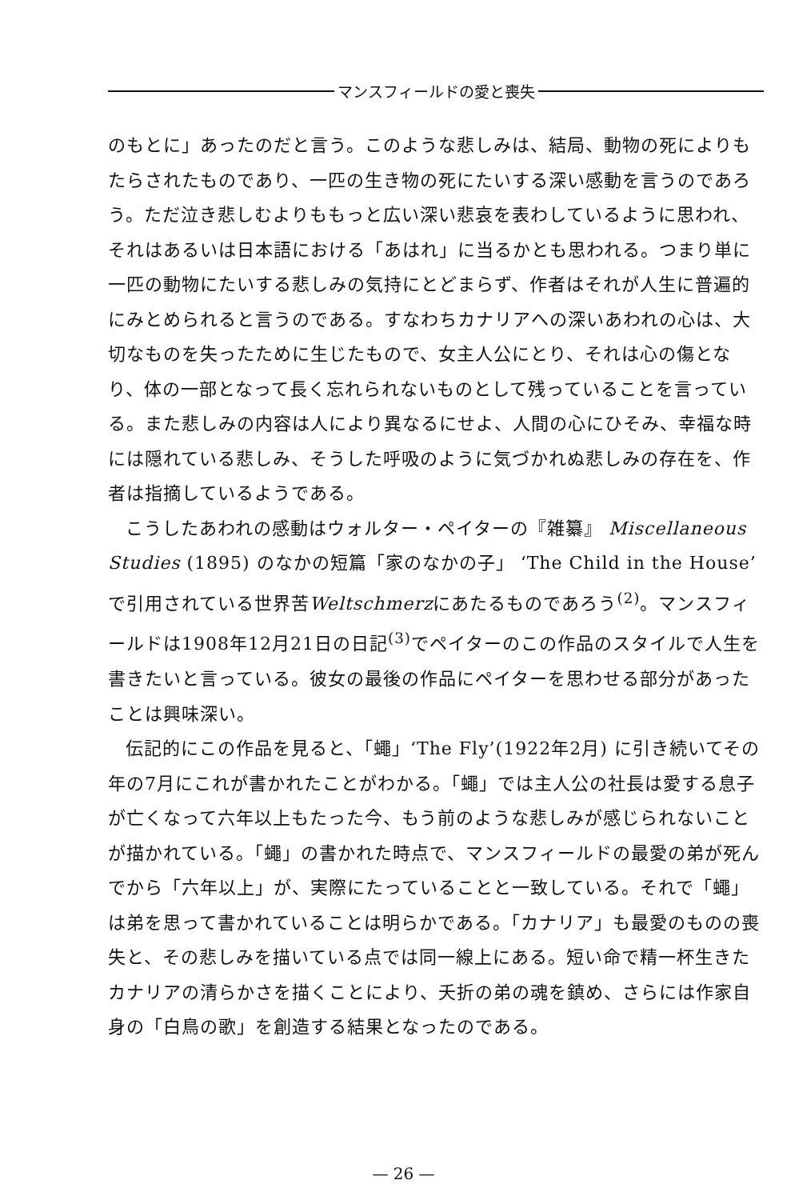マンスフィールドの愛と喪失
のもとに」あったのだと言う。このような悲しみは、結局、動物の死によりもたらされたものであり、一匹の生き物の死にたいする深い感動を言うのであろう。ただ泣き悲しむよりももっと広い深い悲哀を表わしているように思われ、それはあるいは日本語における「あはれ」に当るかとも思われる。つまり単に一匹の動物にたいする悲しみの気持にとどまらず、作者はそれが人生に普遍的にみとめられると言うのである。すなわちカナリアへの深いあわれの心は、大切なものを失ったために生じたもので、女主人公にとり、それは心の傷となり、体の一部となって長く忘れられないものとして残っていることを言っている。また悲しみの内容は人により異なるにせよ、人間の心にひそみ、幸福な時には隠れている悲しみ、そうした呼吸のように気づかれぬ悲しみの存在を、作者は指摘しているようである。
こうしたあわれの感動はウォルター・ペイターの『雑纂』 Miscellaneous Studies (1895) のなかの短篇「家のなかの子」 ‘The Child in the House’ で引用されている世界苦Weltschmerzにあたるものであろう<sup>(2)</sup>。マンスフィールドは1908年12月21日の日記<sup>(3)</sup>でペイターのこの作品のスタイルで人生を書きたいと言っている。彼女の最後の作品にペイターを思わせる部分があったことは興味深い。
伝記的にこの作品を見ると、「蠅」‘The Fly’(1922年2月) に引き続いてその年の7月にこれが書かれたことがわかる。「蠅」では主人公の社長は愛する息子が亡くなって六年以上もたった今、もう前のような悲しみが感じられないことが描かれている。「蠅」の書かれた時点で、マンスフィールドの最愛の弟が死んでから「六年以上」が、実際にたっていることと一致している。それで「蠅」は弟を思って書かれていることは明らかである。「カナリア」も最愛のものの喪失と、その悲しみを描いている点では同一線上にある。短い命で精一杯生きたカナリアの清らかさを描くことにより、夭折の弟の魂を鎮め、さらには作家自身の「白鳥の歌」を創造する結果となったのである。
— 26 —